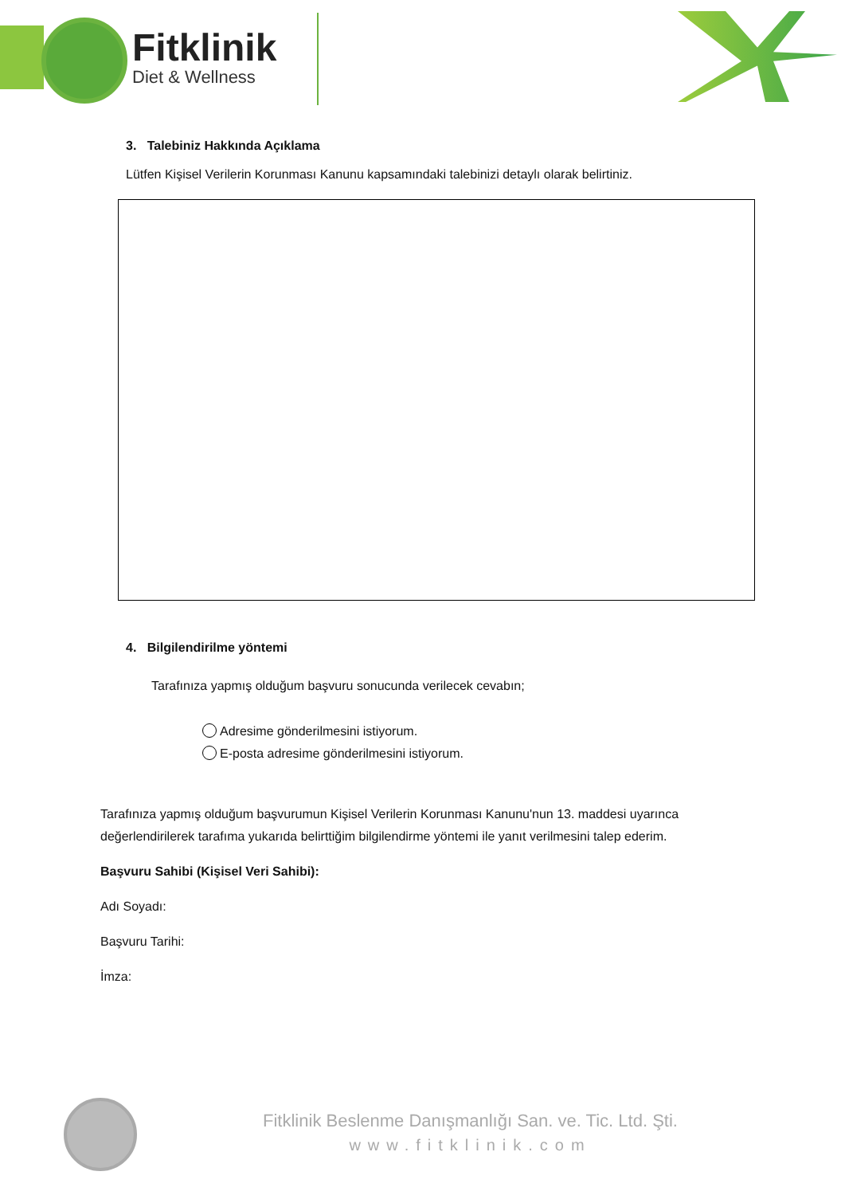Fitklinik
Diet & Wellness
3. Talebiniz Hakkında Açıklama
Lütfen Kişisel Verilerin Korunması Kanunu kapsamındaki talebinizi detaylı olarak belirtiniz.
4. Bilgilendirilme yöntemi
Tarafınıza yapmış olduğum başvuru sonucunda verilecek cevabın;
Adresime gönderilmesini istiyorum.
E-posta adresime gönderilmesini istiyorum.
Tarafınıza yapmış olduğum başvurumun Kişisel Verilerin Korunması Kanunu'nun 13. maddesi uyarınca değerlendirilerek tarafıma yukarıda belirttiğim bilgilendirme yöntemi ile yanıt verilmesini talep ederim.
Başvuru Sahibi (Kişisel Veri Sahibi):
Adı Soyadı:
Başvuru Tarihi:
İmza:
Fitklinik Beslenme Danışmanlığı San. ve. Tic. Ltd. Şti.
www.fitklinik.com